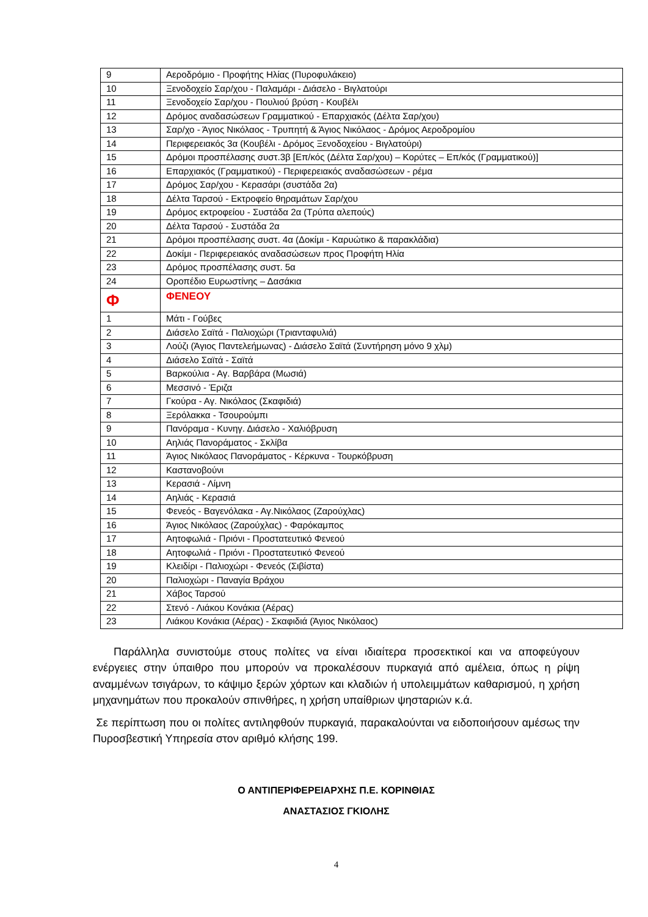| 9 | Αεροδρόμιο - Προφήτης Ηλίας (Πυροφυλάκειο) |
| 10 | Ξενοδοχείο Σαρ/χου - Παλαμάρι - Διάσελο - Βιγλατούρι |
| 11 | Ξενοδοχείο Σαρ/χου - Πουλιού βρύση - Κουβέλι |
| 12 | Δρόμος αναδασώσεων Γραμματικού - Επαρχιακός (Δέλτα Σαρ/χου) |
| 13 | Σαρ/χο - Άγιος Νικόλαος - Τρυπητή & Άγιος Νικόλαος - Δρόμος Αεροδρομίου |
| 14 | Περιφερειακός 3α (Κουβέλι - Δρόμος Ξενοδοχείου - Βιγλατούρι) |
| 15 | Δρόμοι προσπέλασης συστ.3β [Επ/κός (Δέλτα Σαρ/χου) – Κορύτες – Επ/κός (Γραμματικού)] |
| 16 | Επαρχιακός (Γραμματικού) - Περιφερειακός αναδασώσεων - ρέμα |
| 17 | Δρόμος Σαρ/χου - Κερασάρι (συστάδα 2α) |
| 18 | Δέλτα Ταρσού - Εκτροφείο θηραμάτων Σαρ/χου |
| 19 | Δρόμος εκτροφείου - Συστάδα 2α (Τρύπα αλεπούς) |
| 20 | Δέλτα Ταρσού - Συστάδα 2α |
| 21 | Δρόμοι προσπέλασης συστ. 4α (Δοκίμι - Καρυώτικο & παρακλάδια) |
| 22 | Δοκίμι - Περιφερειακός αναδασώσεων προς Προφήτη Ηλία |
| 23 | Δρόμος προσπέλασης συστ. 5α |
| 24 | Οροπέδιο Ευρωστίνης – Δασάκια |
| Φ | ΦΕΝΕΟΥ |
| 1 | Μάτι - Γούβες |
| 2 | Διάσελο Σαϊτά - Παλιοχώρι (Τριανταφυλιά) |
| 3 | Λούζι (Άγιος Παντελεήμωνας) - Διάσελο Σαϊτά (Συντήρηση μόνο 9 χλμ) |
| 4 | Διάσελο Σαϊτά - Σαϊτά |
| 5 | Βαρκούλια - Αγ. Βαρβάρα (Μωσιά) |
| 6 | Μεσσινό - Έριζα |
| 7 | Γκούρα - Αγ. Νικόλαος (Σκαφιδιά) |
| 8 | Ξερόλακκα - Τσουρούμπι |
| 9 | Πανόραμα - Κυνηγ. Διάσελο - Χαλιόβρυση |
| 10 | Αηλιάς Πανοράματος - Σκλίβα |
| 11 | Άγιος Νικόλαος Πανοράματος - Κέρκυνα - Τουρκόβρυση |
| 12 | Καστανοβούνι |
| 13 | Κερασιά - Λίμνη |
| 14 | Αηλιάς - Κερασιά |
| 15 | Φενεός - Βαγενόλακα - Αγ.Νικόλαος (Ζαρούχλας) |
| 16 | Άγιος Νικόλαος (Ζαρούχλας) - Φαρόκαμπος |
| 17 | Αητοφωλιά - Πριόνι - Προστατευτικό Φενεού |
| 18 | Αητοφωλιά - Πριόνι - Προστατευτικό Φενεού |
| 19 | Κλειδίρι - Παλιοχώρι - Φενεός (Σιβίστα) |
| 20 | Παλιοχώρι - Παναγία Βράχου |
| 21 | Χάβος Ταρσού |
| 22 | Στενό - Λιάκου Κονάκια (Αέρας) |
| 23 | Λιάκου Κονάκια (Αέρας) - Σκαφιδιά (Άγιος Νικόλαος) |
Παράλληλα συνιστούμε στους πολίτες να είναι ιδιαίτερα προσεκτικοί και να αποφεύγουν ενέργειες στην ύπαιθρο που μπορούν να προκαλέσουν πυρκαγιά από αμέλεια, όπως η ρίψη αναμμένων τσιγάρων, το κάψιμο ξερών χόρτων και κλαδιών ή υπολειμμάτων καθαρισμού, η χρήση μηχανημάτων που προκαλούν σπινθήρες, η χρήση υπαίθριων ψησταριών κ.ά.
Σε περίπτωση που οι πολίτες αντιληφθούν πυρκαγιά, παρακαλούνται να ειδοποιήσουν αμέσως την Πυροσβεστική Υπηρεσία στον αριθμό κλήσης 199.
Ο ΑΝΤΙΠΕΡΙΦΕΡΕΙΑΡΧΗΣ Π.Ε. ΚΟΡΙΝΘΙΑΣ
ΑΝΑΣΤΑΣΙΟΣ ΓΚΙΟΛΗΣ
4